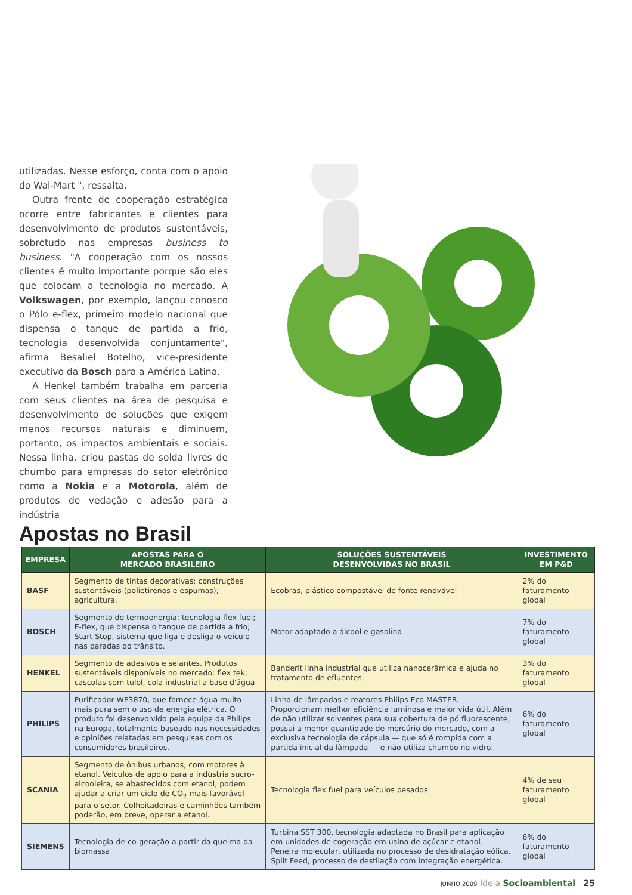utilizadas. Nesse esforço, conta com o apoio do Wal-Mart ", ressalta.
Outra frente de cooperação estratégica ocorre entre fabricantes e clientes para desenvolvimento de produtos sustentáveis, sobretudo nas empresas business to business. "A cooperação com os nossos clientes é muito importante porque são eles que colocam a tecnologia no mercado. A Volkswagen, por exemplo, lançou conosco o Pólo e-flex, primeiro modelo nacional que dispensa o tanque de partida a frio, tecnologia desenvolvida conjuntamente", afirma Besaliel Botelho, vice-presidente executivo da Bosch para a América Latina.
A Henkel também trabalha em parceria com seus clientes na área de pesquisa e desenvolvimento de soluções que exigem menos recursos naturais e diminuem, portanto, os impactos ambientais e sociais. Nessa linha, criou pastas de solda livres de chumbo para empresas do setor eletrônico como a Nokia e a Motorola, além de produtos de vedação e adesão para a indústria
Apostas no Brasil
| EMPRESA | APOSTAS PARA O MERCADO BRASILEIRO | SOLUÇÕES SUSTENTÁVEIS DESENVOLVIDAS NO BRASIL | INVESTIMENTO EM P&D |
| --- | --- | --- | --- |
| BASF | Segmento de tintas decorativas; construções sustentáveis (polietirenos e espumas); agricultura. | Ecobras, plástico compostável de fonte renovável | 2% do faturamento global |
| BOSCH | Segmento de termoenergia; tecnologia flex fuel; E-flex, que dispensa o tanque de partida a frio; Start Stop, sistema que liga e desliga o veículo nas paradas do trânsito. | Motor adaptado a álcool e gasolina | 7% do faturamento global |
| HENKEL | Segmento de adesivos e selantes. Produtos sustentáveis disponíveis no mercado: flex tek; cascolas sem tulol, cola industrial a base d'água | Banderit linha industrial que utiliza nanocerâmica e ajuda no tratamento de efluentes. | 3% do faturamento global |
| PHILIPS | Purificador WP3870, que fornece água muito mais pura sem o uso de energia elétrica. O produto foi desenvolvido pela equipe da Philips na Europa, totalmente baseado nas necessidades e opiniões relatadas em pesquisas com os consumidores brasileiros. | Linha de lâmpadas e reatores Philips Eco MASTER. Proporcionam melhor eficiência luminosa e maior vida útil. Além de não utilizar solventes para sua cobertura de pó fluorescente, possui a menor quantidade de mercúrio do mercado, com a exclusiva tecnologia de cápsula — que só é rompida com a partida inicial da lâmpada — e não utiliza chumbo no vidro. | 6% do faturamento global |
| SCANIA | Segmento de ônibus urbanos, com motores à etanol. Veículos de apoio para a indústria sucro-alcooleira, se abastecidos com etanol, podem ajudar a criar um ciclo de CO<sub>2</sub> mais favorável para o setor. Colheitadeiras e caminhões também poderão, em breve, operar a etanol. | Tecnologia flex fuel para veículos pesados | 4% de seu faturamento global |
| SIEMENS | Tecnologia de co-geração a partir da queima da biomassa | Turbina SST 300, tecnologia adaptada no Brasil para aplicação em unidades de cogeração em usina de açúcar e etanol. Peneira molecular, utilizada no processo de desidratação eólica. Split Feed, processo de destilação com integração energética. | 6% do faturamento global |
JUNHO 2009 Ideia Socioambiental 25